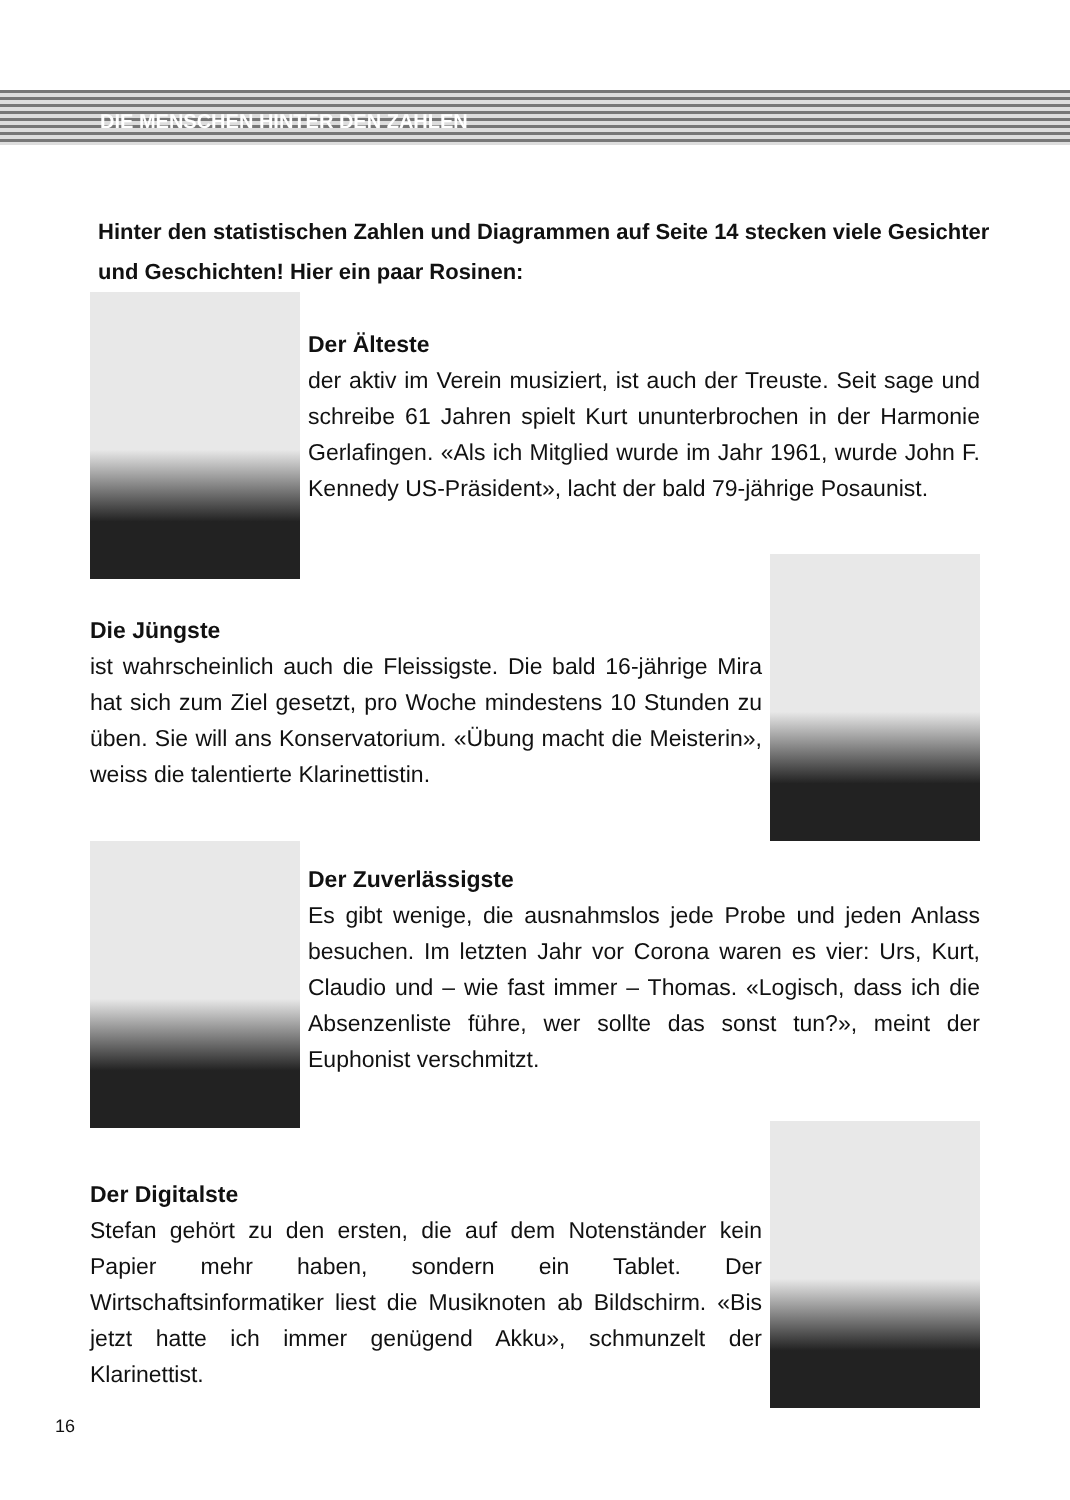DIE MENSCHEN HINTER DEN ZAHLEN
Hinter den statistischen Zahlen und Diagrammen auf Seite 14 stecken viele Gesichter und Geschichten! Hier ein paar Rosinen:
Der Älteste
der aktiv im Verein musiziert, ist auch der Treuste. Seit sage und schreibe 61 Jahren spielt Kurt ununterbrochen in der Harmonie Gerlafingen. «Als ich Mitglied wurde im Jahr 1961, wurde John F. Kennedy US-Präsident», lacht der bald 79-jährige Posaunist.
Die Jüngste
ist wahrscheinlich auch die Fleissigste. Die bald 16-jährige Mira hat sich zum Ziel gesetzt, pro Woche mindestens 10 Stunden zu üben. Sie will ans Konservatorium. «Übung macht die Meisterin», weiss die talentierte Klarinettistin.
Der Zuverlässigste
Es gibt wenige, die ausnahmslos jede Probe und jeden Anlass besuchen. Im letzten Jahr vor Corona waren es vier: Urs, Kurt, Claudio und – wie fast immer – Thomas. «Logisch, dass ich die Absenzenliste führe, wer sollte das sonst tun?», meint der Euphonist verschmitzt.
Der Digitalste
Stefan gehört zu den ersten, die auf dem Notenständer kein Papier mehr haben, sondern ein Tablet. Der Wirtschaftsinformatiker liest die Musiknoten ab Bildschirm. «Bis jetzt hatte ich immer genügend Akku», schmunzelt der Klarinettist.
16